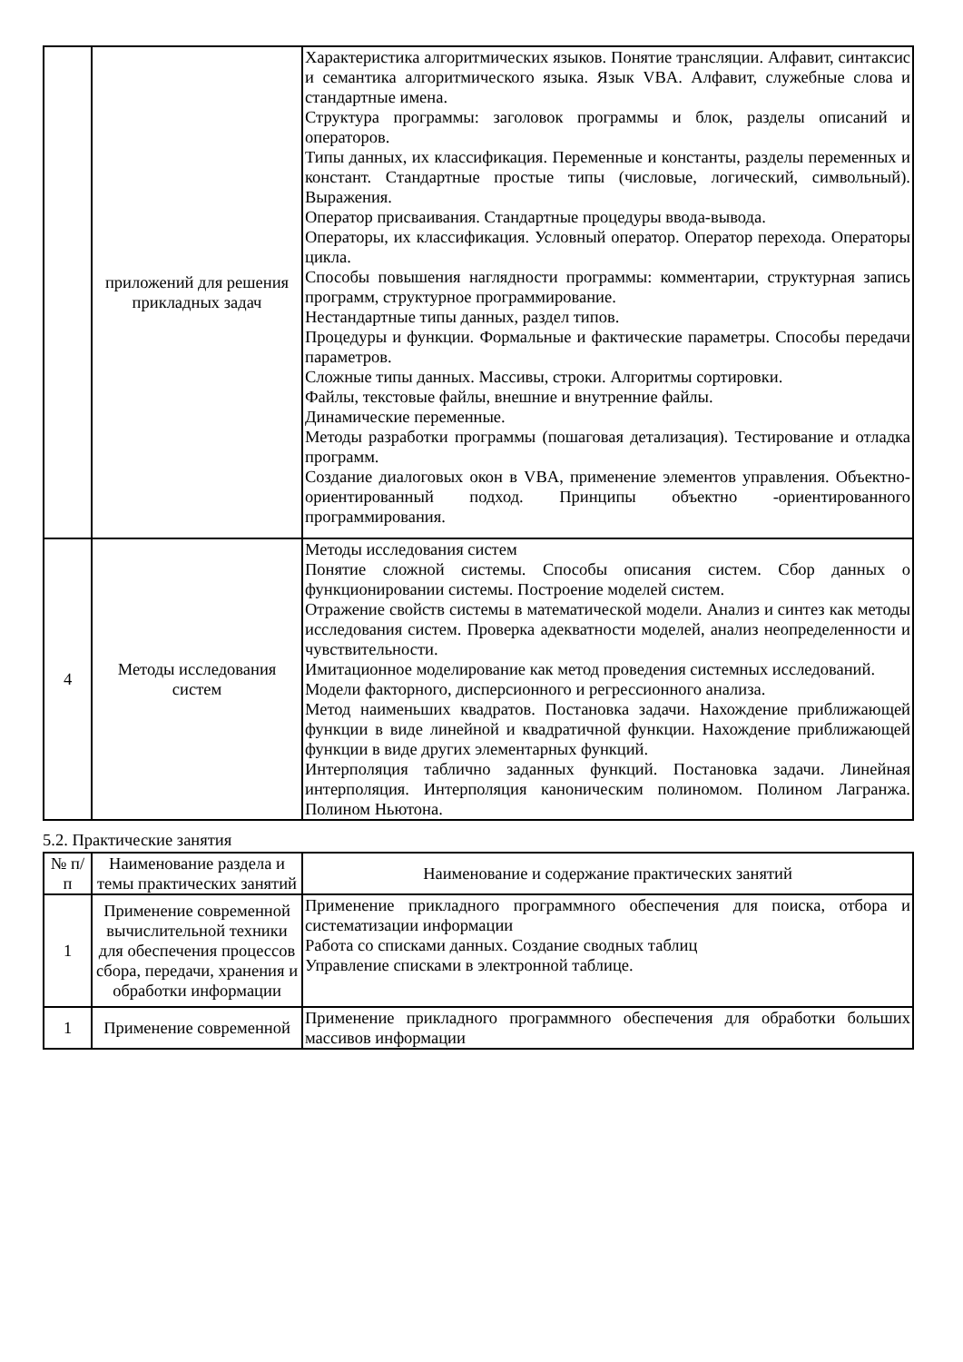| | приложений для решения прикладных задач | Характеристика алгоритмических языков. Понятие трансляции. Алфавит, синтаксис и семантика алгоритмического языка. Язык VBA. Алфавит, служебные слова и стандартные имена. Структура программы: заголовок программы и блок, разделы описаний и операторов. Типы данных, их классификация. Переменные и константы, разделы переменных и констант. Стандартные простые типы (числовые, логический, символьный). Выражения. Оператор присваивания. Стандартные процедуры ввода-вывода. Операторы, их классификация. Условный оператор. Оператор перехода. Операторы цикла. Способы повышения наглядности программы: комментарии, структурная запись программ, структурное программирование. Нестандартные типы данных, раздел типов. Процедуры и функции. Формальные и фактические параметры. Способы передачи параметров. Сложные типы данных. Массивы, строки. Алгоритмы сортировки. Файлы, текстовые файлы, внешние и внутренние файлы. Динамические переменные. Методы разработки программы (пошаговая детализация). Тестирование и отладка программ. Создание диалоговых окон в VBA, применение элементов управления. Объектно-ориентированный подход. Принципы объектно -ориентированного программирования. |
| 4 | Методы исследования систем | Методы исследования систем Понятие сложной системы. Способы описания систем. Сбор данных о функционировании системы. Построение моделей систем. Отражение свойств системы в математической модели. Анализ и синтез как методы исследования систем. Проверка адекватности моделей, анализ неопределенности и чувствительности. Имитационное моделирование как метод проведения системных исследований. Модели факторного, дисперсионного и регрессионного анализа. Метод наименьших квадратов. Постановка задачи. Нахождение приближающей функции в виде линейной и квадратичной функции. Нахождение приближающей функции в виде других элементарных функций. Интерполяция таблично заданных функций. Постановка задачи. Линейная интерполяция. Интерполяция каноническим полиномом. Полином Лагранжа. Полином Ньютона. |
5.2. Практические занятия
| № п/п | Наименование раздела и темы практических занятий | Наименование и содержание практических занятий |
| --- | --- | --- |
| 1 | Применение современной вычислительной техники для обеспечения процессов сбора, передачи, хранения и обработки информации | Применение прикладного программного обеспечения для поиска, отбора и систематизации информации Работа со списками данных. Создание сводных таблиц Управление списками в электронной таблице. |
| 1 | Применение современной | Применение прикладного программного обеспечения для обработки больших массивов информации |